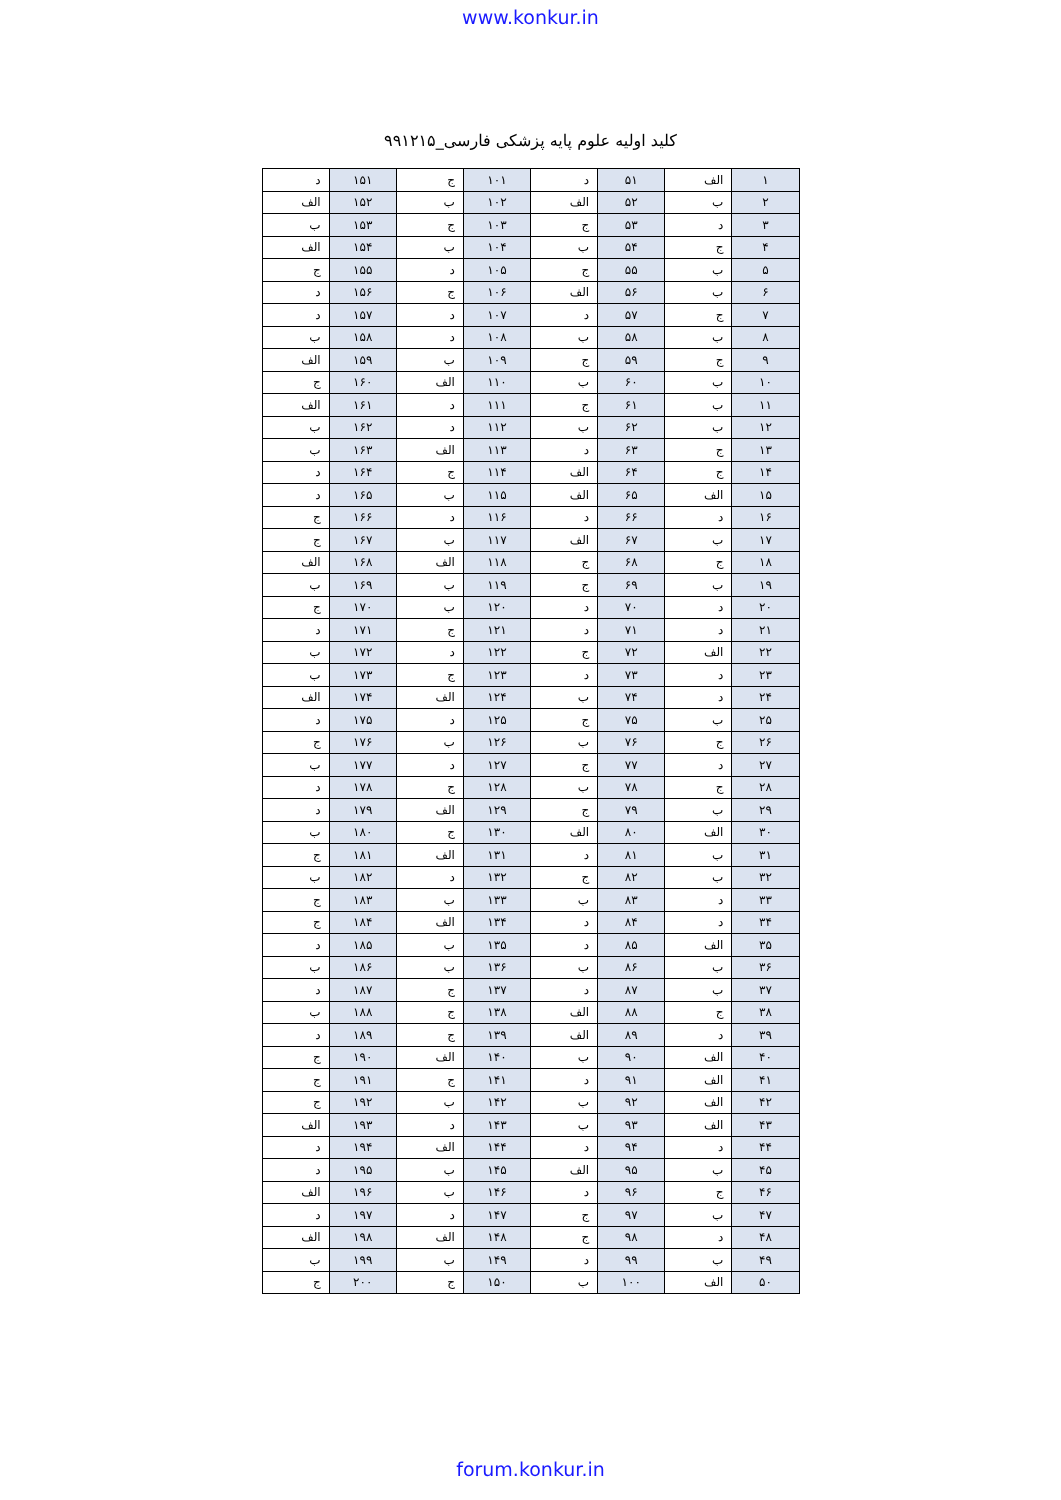www.konkur.in
کلید اولیه علوم پایه پزشکی فارسی_۹۹۱۲۱۵
| ۱ | الف | ۵۱ | د | ۱۰۱ | ج | ۱۵۱ | د |
| ۲ | ب | ۵۲ | الف | ۱۰۲ | ب | ۱۵۲ | الف |
| ۳ | د | ۵۳ | ج | ۱۰۳ | ج | ۱۵۳ | ب |
| ۴ | ج | ۵۴ | ب | ۱۰۴ | ب | ۱۵۴ | الف |
| ۵ | ب | ۵۵ | ج | ۱۰۵ | د | ۱۵۵ | ج |
| ۶ | ب | ۵۶ | الف | ۱۰۶ | ج | ۱۵۶ | د |
| ۷ | ج | ۵۷ | د | ۱۰۷ | د | ۱۵۷ | د |
| ۸ | ب | ۵۸ | ب | ۱۰۸ | د | ۱۵۸ | ب |
| ۹ | ج | ۵۹ | ج | ۱۰۹ | ب | ۱۵۹ | الف |
| ۱۰ | ب | ۶۰ | ب | ۱۱۰ | الف | ۱۶۰ | ج |
| ۱۱ | ب | ۶۱ | ج | ۱۱۱ | د | ۱۶۱ | الف |
| ۱۲ | ب | ۶۲ | ب | ۱۱۲ | د | ۱۶۲ | ب |
| ۱۳ | ج | ۶۳ | د | ۱۱۳ | الف | ۱۶۳ | ب |
| ۱۴ | ج | ۶۴ | الف | ۱۱۴ | ج | ۱۶۴ | د |
| ۱۵ | الف | ۶۵ | الف | ۱۱۵ | ب | ۱۶۵ | د |
| ۱۶ | د | ۶۶ | د | ۱۱۶ | د | ۱۶۶ | ج |
| ۱۷ | ب | ۶۷ | الف | ۱۱۷ | ب | ۱۶۷ | ج |
| ۱۸ | ج | ۶۸ | ج | ۱۱۸ | الف | ۱۶۸ | الف |
| ۱۹ | ب | ۶۹ | ج | ۱۱۹ | ب | ۱۶۹ | ب |
| ۲۰ | د | ۷۰ | د | ۱۲۰ | ب | ۱۷۰ | ج |
| ۲۱ | د | ۷۱ | د | ۱۲۱ | ج | ۱۷۱ | د |
| ۲۲ | الف | ۷۲ | ج | ۱۲۲ | د | ۱۷۲ | ب |
| ۲۳ | د | ۷۳ | د | ۱۲۳ | ج | ۱۷۳ | ب |
| ۲۴ | د | ۷۴ | ب | ۱۲۴ | الف | ۱۷۴ | الف |
| ۲۵ | ب | ۷۵ | ج | ۱۲۵ | د | ۱۷۵ | د |
| ۲۶ | ج | ۷۶ | ب | ۱۲۶ | ب | ۱۷۶ | ج |
| ۲۷ | د | ۷۷ | ج | ۱۲۷ | د | ۱۷۷ | ب |
| ۲۸ | ج | ۷۸ | ب | ۱۲۸ | ج | ۱۷۸ | د |
| ۲۹ | ب | ۷۹ | ج | ۱۲۹ | الف | ۱۷۹ | د |
| ۳۰ | الف | ۸۰ | الف | ۱۳۰ | ج | ۱۸۰ | ب |
| ۳۱ | ب | ۸۱ | د | ۱۳۱ | الف | ۱۸۱ | ج |
| ۳۲ | ب | ۸۲ | ج | ۱۳۲ | د | ۱۸۲ | ب |
| ۳۳ | د | ۸۳ | ب | ۱۳۳ | ب | ۱۸۳ | ج |
| ۳۴ | د | ۸۴ | د | ۱۳۴ | الف | ۱۸۴ | ج |
| ۳۵ | الف | ۸۵ | د | ۱۳۵ | ب | ۱۸۵ | د |
| ۳۶ | ب | ۸۶ | ب | ۱۳۶ | ب | ۱۸۶ | ب |
| ۳۷ | ب | ۸۷ | د | ۱۳۷ | ج | ۱۸۷ | د |
| ۳۸ | ج | ۸۸ | الف | ۱۳۸ | ج | ۱۸۸ | ب |
| ۳۹ | د | ۸۹ | الف | ۱۳۹ | ج | ۱۸۹ | د |
| ۴۰ | الف | ۹۰ | ب | ۱۴۰ | الف | ۱۹۰ | ج |
| ۴۱ | الف | ۹۱ | د | ۱۴۱ | ج | ۱۹۱ | ج |
| ۴۲ | الف | ۹۲ | ب | ۱۴۲ | ب | ۱۹۲ | ج |
| ۴۳ | الف | ۹۳ | ب | ۱۴۳ | د | ۱۹۳ | الف |
| ۴۴ | د | ۹۴ | د | ۱۴۴ | الف | ۱۹۴ | د |
| ۴۵ | ب | ۹۵ | الف | ۱۴۵ | ب | ۱۹۵ | د |
| ۴۶ | ج | ۹۶ | د | ۱۴۶ | ب | ۱۹۶ | الف |
| ۴۷ | ب | ۹۷ | ج | ۱۴۷ | د | ۱۹۷ | د |
| ۴۸ | د | ۹۸ | ج | ۱۴۸ | الف | ۱۹۸ | الف |
| ۴۹ | ب | ۹۹ | د | ۱۴۹ | ب | ۱۹۹ | ب |
| ۵۰ | الف | ۱۰۰ | ب | ۱۵۰ | ج | ۲۰۰ | ج |
forum.konkur.in